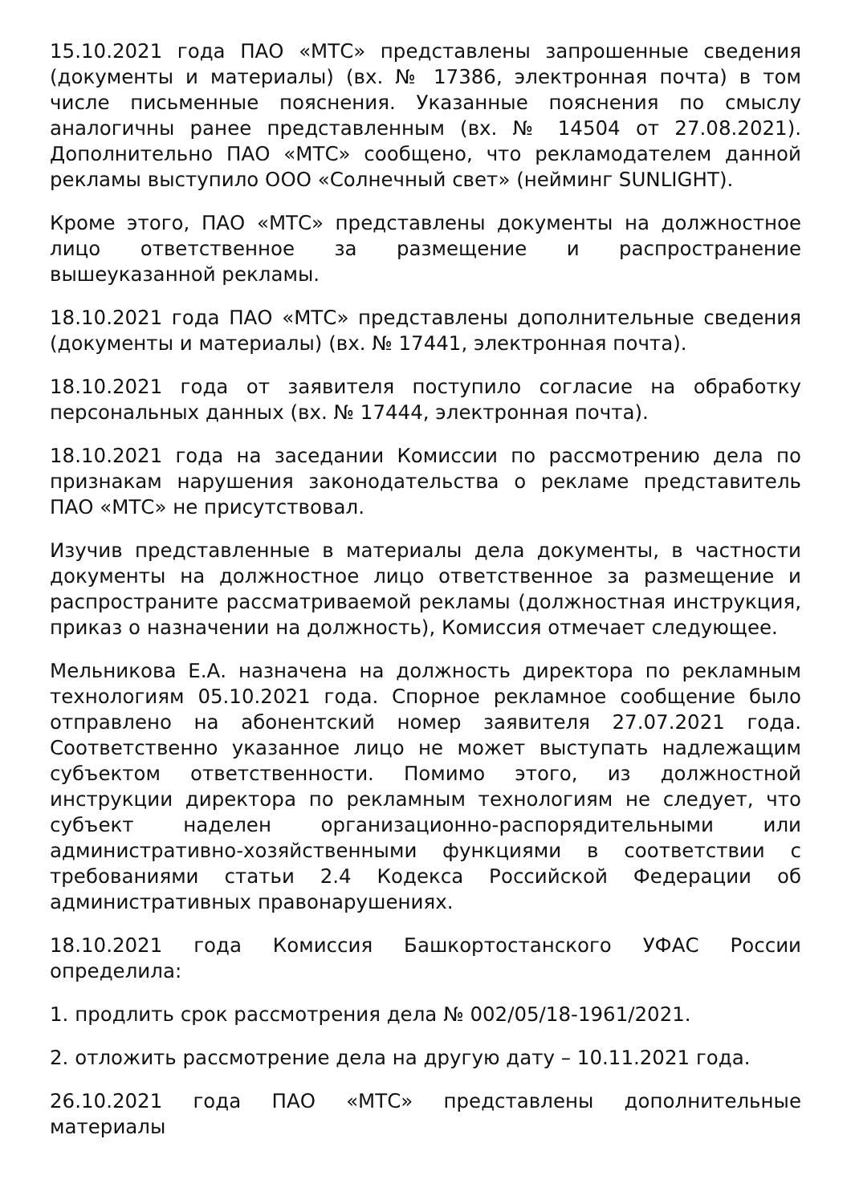15.10.2021 года ПАО «МТС» представлены запрошенные сведения (документы и материалы) (вх. № 17386, электронная почта) в том числе письменные пояснения. Указанные пояснения по смыслу аналогичны ранее представленным (вх. № 14504 от 27.08.2021). Дополнительно ПАО «МТС» сообщено, что рекламодателем данной рекламы выступило ООО «Солнечный свет» (нейминг SUNLIGHT).
Кроме этого, ПАО «МТС» представлены документы на должностное лицо ответственное за размещение и распространение вышеуказанной рекламы.
18.10.2021 года ПАО «МТС» представлены дополнительные сведения (документы и материалы) (вх. № 17441, электронная почта).
18.10.2021 года от заявителя поступило согласие на обработку персональных данных (вх. № 17444, электронная почта).
18.10.2021 года на заседании Комиссии по рассмотрению дела по признакам нарушения законодательства о рекламе представитель ПАО «МТС» не присутствовал.
Изучив представленные в материалы дела документы, в частности документы на должностное лицо ответственное за размещение и распространите рассматриваемой рекламы (должностная инструкция, приказ о назначении на должность), Комиссия отмечает следующее.
Мельникова Е.А. назначена на должность директора по рекламным технологиям 05.10.2021 года. Спорное рекламное сообщение было отправлено на абонентский номер заявителя 27.07.2021 года. Соответственно указанное лицо не может выступать надлежащим субъектом ответственности. Помимо этого, из должностной инструкции директора по рекламным технологиям не следует, что субъект наделен организационно-распорядительными или административно-хозяйственными функциями в соответствии с требованиями статьи 2.4 Кодекса Российской Федерации об административных правонарушениях.
18.10.2021 года Комиссия Башкортостанского УФАС России определила:
1. продлить срок рассмотрения дела № 002/05/18-1961/2021.
2. отложить рассмотрение дела на другую дату – 10.11.2021 года.
26.10.2021 года ПАО «МТС» представлены дополнительные материалы